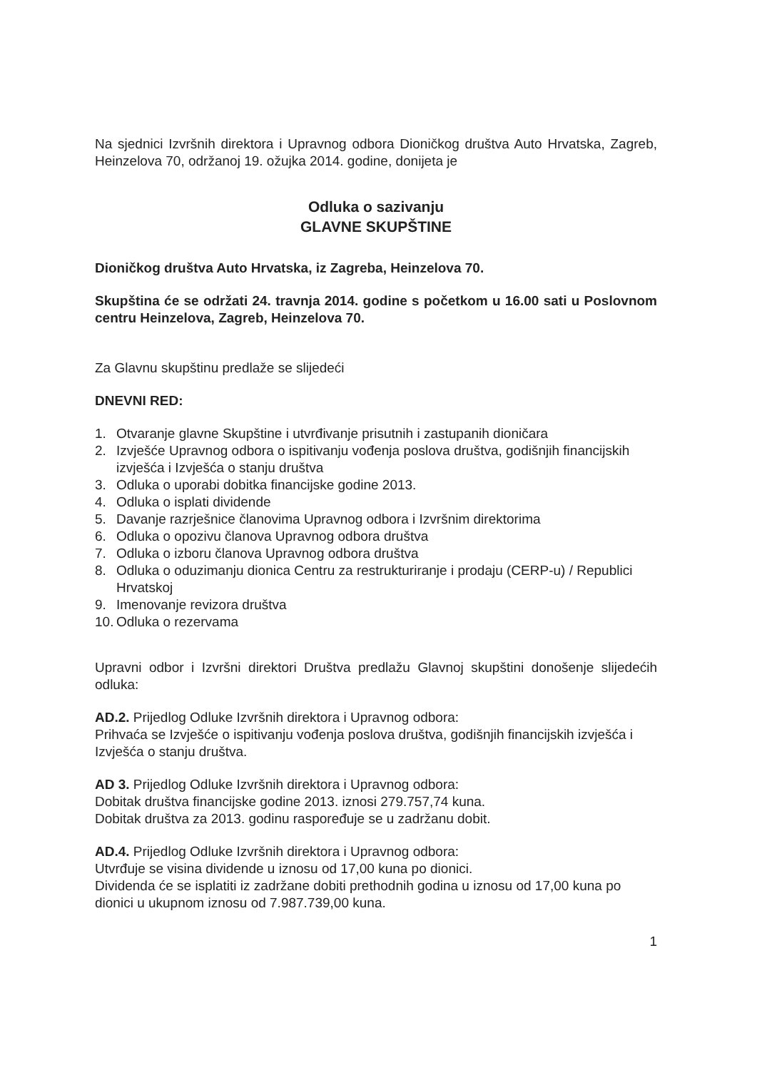Na sjednici Izvršnih direktora i Upravnog odbora Dioničkog društva Auto Hrvatska, Zagreb, Heinzelova 70, održanoj 19. ožujka 2014. godine, donijeta je
Odluka o sazivanju
GLAVNE SKUPŠTINE
Dioničkog društva Auto Hrvatska, iz Zagreba, Heinzelova 70.
Skupština će se održati 24. travnja 2014. godine s početkom u 16.00 sati u Poslovnom centru Heinzelova, Zagreb, Heinzelova 70.
Za Glavnu skupštinu predlaže se slijedeći
DNEVNI RED:
1. Otvaranje glavne Skupštine i utvrđivanje prisutnih i zastupanih dioničara
2. Izvješće Upravnog odbora o ispitivanju vođenja poslova društva, godišnjih financijskih izvješća i Izvješća o stanju društva
3. Odluka o uporabi dobitka financijske godine 2013.
4. Odluka o isplati dividende
5. Davanje razrješnice članovima Upravnog odbora i Izvršnim direktorima
6. Odluka o opozivu članova Upravnog odbora društva
7. Odluka o izboru članova Upravnog odbora društva
8. Odluka o oduzimanju dionica Centru za restrukturiranje i prodaju (CERP-u) / Republici Hrvatskoj
9. Imenovanje revizora društva
10. Odluka o rezervama
Upravni odbor i Izvršni direktori Društva predlažu Glavnoj skupštini donošenje slijedećih odluka:
AD.2. Prijedlog Odluke Izvršnih direktora i Upravnog odbora:
Prihvaća se Izvješće o ispitivanju vođenja poslova društva, godišnjih financijskih izvješća i Izvješća o stanju društva.
AD 3. Prijedlog Odluke Izvršnih direktora i Upravnog odbora:
Dobitak društva financijske godine 2013. iznosi 279.757,74 kuna.
Dobitak društva za 2013. godinu raspoređuje se u zadržanu dobit.
AD.4. Prijedlog Odluke Izvršnih direktora i Upravnog odbora:
Utvrđuje se visina dividende u iznosu od 17,00 kuna po dionici.
Dividenda će se isplatiti iz zadržane dobiti prethodnih godina u iznosu od 17,00 kuna po dionici u ukupnom iznosu od 7.987.739,00 kuna.
1